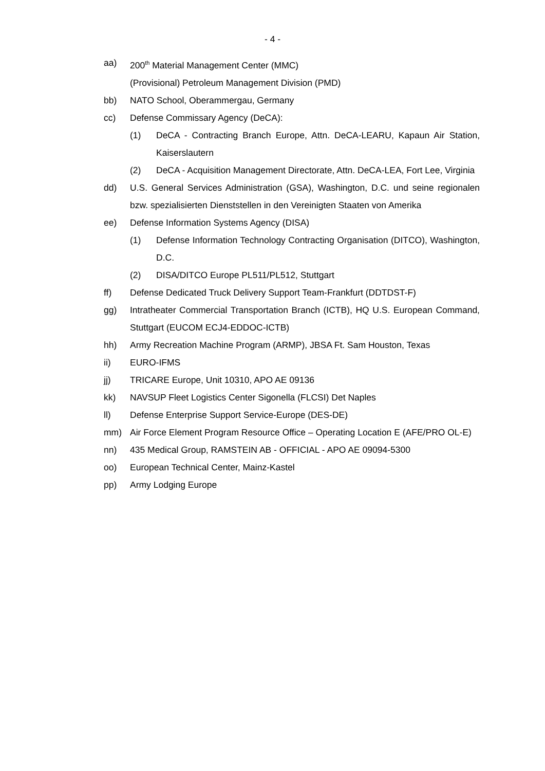- 4 -
aa) 200<sup>th</sup> Material Management Center (MMC)
(Provisional) Petroleum Management Division (PMD)
bb) NATO School, Oberammergau, Germany
cc) Defense Commissary Agency (DeCA):
(1) DeCA - Contracting Branch Europe, Attn. DeCA-LEARU, Kapaun Air Station, Kaiserslautern
(2) DeCA - Acquisition Management Directorate, Attn. DeCA-LEA, Fort Lee, Virginia
dd) U.S. General Services Administration (GSA), Washington, D.C. und seine regionalen bzw. spezialisierten Dienststellen in den Vereinigten Staaten von Amerika
ee) Defense Information Systems Agency (DISA)
(1) Defense Information Technology Contracting Organisation (DITCO), Washington, D.C.
(2) DISA/DITCO Europe PL511/PL512, Stuttgart
ff) Defense Dedicated Truck Delivery Support Team-Frankfurt (DDTDST-F)
gg) Intratheater Commercial Transportation Branch (ICTB), HQ U.S. European Command, Stuttgart (EUCOM ECJ4-EDDOC-ICTB)
hh) Army Recreation Machine Program (ARMP), JBSA Ft. Sam Houston, Texas
ii) EURO-IFMS
jj) TRICARE Europe, Unit 10310, APO AE 09136
kk) NAVSUP Fleet Logistics Center Sigonella (FLCSI) Det Naples
ll) Defense Enterprise Support Service-Europe (DES-DE)
mm) Air Force Element Program Resource Office – Operating Location E (AFE/PRO OL-E)
nn) 435 Medical Group, RAMSTEIN AB - OFFICIAL - APO AE 09094-5300
oo) European Technical Center, Mainz-Kastel
pp) Army Lodging Europe